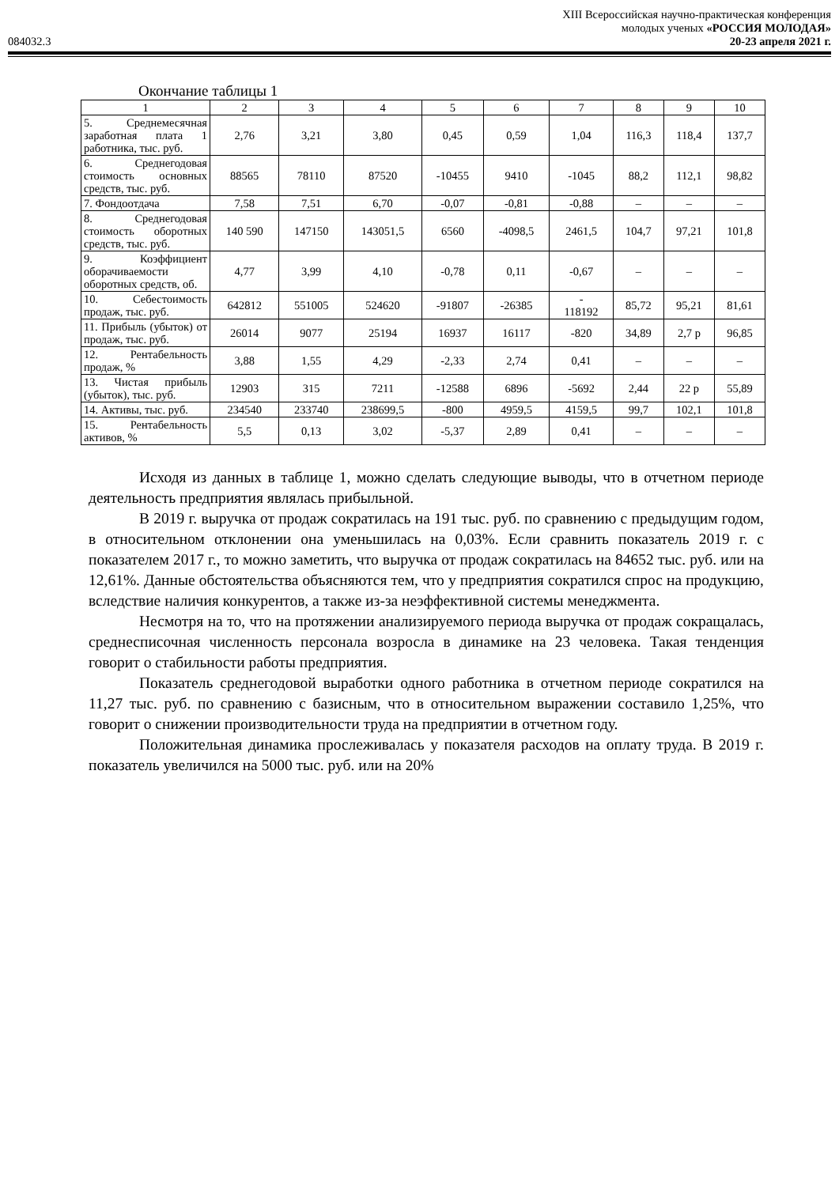XIII Всероссийская научно-практическая конференция
молодых ученых «РОССИЯ МОЛОДАЯ»
084032.3 20-23 апреля 2021 г.
Окончание таблицы 1
| 1 | 2 | 3 | 4 | 5 | 6 | 7 | 8 | 9 | 10 |
| 5. Среднемесячная заработная плата 1 работника, тыс. руб. | 2,76 | 3,21 | 3,80 | 0,45 | 0,59 | 1,04 | 116,3 | 118,4 | 137,7 |
| 6. Среднегодовая стоимость основных средств, тыс. руб. | 88565 | 78110 | 87520 | -10455 | 9410 | -1045 | 88,2 | 112,1 | 98,82 |
| 7. Фондоотдача | 7,58 | 7,51 | 6,70 | -0,07 | -0,81 | -0,88 | – | – | – |
| 8. Среднегодовая стоимость оборотных средств, тыс. руб. | 140 590 | 147150 | 143051,5 | 6560 | -4098,5 | 2461,5 | 104,7 | 97,21 | 101,8 |
| 9. Коэффициент оборачиваемости оборотных средств, об. | 4,77 | 3,99 | 4,10 | -0,78 | 0,11 | -0,67 | – | – | – |
| 10. Себестоимость продаж, тыс. руб. | 642812 | 551005 | 524620 | -91807 | -26385 | - 118192 | 85,72 | 95,21 | 81,61 |
| 11. Прибыль (убыток) от продаж, тыс. руб. | 26014 | 9077 | 25194 | 16937 | 16117 | -820 | 34,89 | 2,7 р | 96,85 |
| 12. Рентабельность продаж, % | 3,88 | 1,55 | 4,29 | -2,33 | 2,74 | 0,41 | – | – | – |
| 13. Чистая прибыль (убыток), тыс. руб. | 12903 | 315 | 7211 | -12588 | 6896 | -5692 | 2,44 | 22 р | 55,89 |
| 14. Активы, тыс. руб. | 234540 | 233740 | 238699,5 | -800 | 4959,5 | 4159,5 | 99,7 | 102,1 | 101,8 |
| 15. Рентабельность активов, % | 5,5 | 0,13 | 3,02 | -5,37 | 2,89 | 0,41 | – | – | – |
Исходя из данных в таблице 1, можно сделать следующие выводы, что в отчетном периоде деятельность предприятия являлась прибыльной.
В 2019 г. выручка от продаж сократилась на 191 тыс. руб. по сравнению с предыдущим годом, в относительном отклонении она уменьшилась на 0,03%. Если сравнить показатель 2019 г. с показателем 2017 г., то можно заметить, что выручка от продаж сократилась на 84652 тыс. руб. или на 12,61%. Данные обстоятельства объясняются тем, что у предприятия сократился спрос на продукцию, вследствие наличия конкурентов, а также из-за неэффективной системы менеджмента.
Несмотря на то, что на протяжении анализируемого периода выручка от продаж сокращалась, среднесписочная численность персонала возросла в динамике на 23 человека. Такая тенденция говорит о стабильности работы предприятия.
Показатель среднегодовой выработки одного работника в отчетном периоде сократился на 11,27 тыс. руб. по сравнению с базисным, что в относительном выражении составило 1,25%, что говорит о снижении производительности труда на предприятии в отчетном году.
Положительная динамика прослеживалась у показателя расходов на оплату труда. В 2019 г. показатель увеличился на 5000 тыс. руб. или на 20%